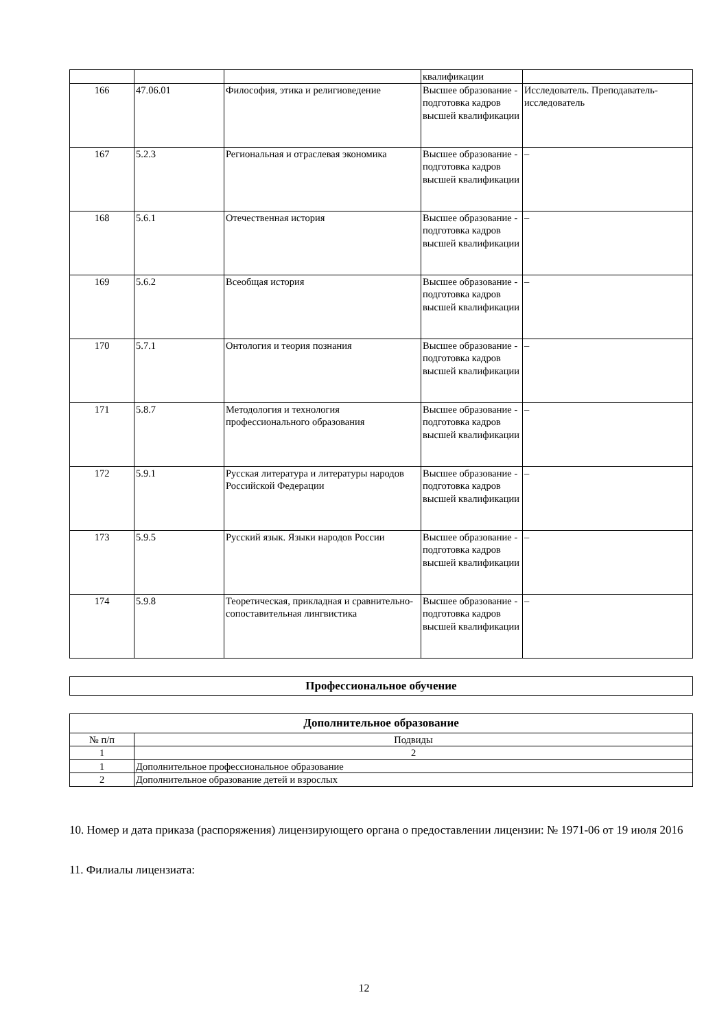| | | | квалификации | |
| 166 | 47.06.01 | Философия, этика и религиоведение | Высшее образование - подготовка кадров высшей квалификации | Исследователь. Преподаватель-исследователь |
| 167 | 5.2.3 | Региональная и отраслевая экономика | Высшее образование - подготовка кадров высшей квалификации | – |
| 168 | 5.6.1 | Отечественная история | Высшее образование - подготовка кадров высшей квалификации | – |
| 169 | 5.6.2 | Всеобщая история | Высшее образование - подготовка кадров высшей квалификации | – |
| 170 | 5.7.1 | Онтология и теория познания | Высшее образование - подготовка кадров высшей квалификации | – |
| 171 | 5.8.7 | Методология и технология профессионального образования | Высшее образование - подготовка кадров высшей квалификации | – |
| 172 | 5.9.1 | Русская литература и литературы народов Российской Федерации | Высшее образование - подготовка кадров высшей квалификации | – |
| 173 | 5.9.5 | Русский язык. Языки народов России | Высшее образование - подготовка кадров высшей квалификации | – |
| 174 | 5.9.8 | Теоретическая, прикладная и сравнительно-сопоставительная лингвистика | Высшее образование - подготовка кадров высшей квалификации | – |
| Профессиональное обучение |
| --- |
| Дополнительное образование | |
| --- | --- |
| № п/п | Подвиды |
| 1 | 2 |
| 1 | Дополнительное профессиональное образование |
| 2 | Дополнительное образование детей и взрослых |
10. Номер и дата приказа (распоряжения) лицензирующего органа о предоставлении лицензии: № 1971-06 от 19 июля 2016
11. Филиалы лицензиата:
12